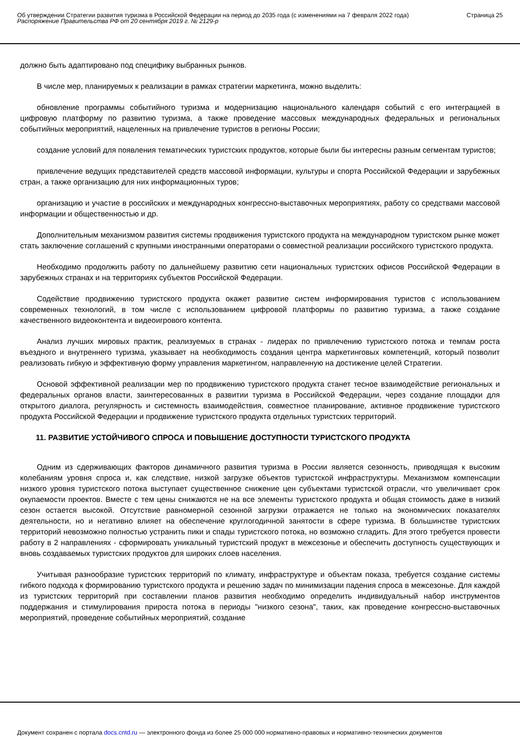Об утверждении Стратегии развития туризма в Российской Федерации на период до 2035 года (с изменениями на 7 февраля 2022 года)
Распоряжение Правительства РФ от 20 сентября 2019 г. № 2129-р
Страница 25
должно быть адаптировано под специфику выбранных рынков.
В числе мер, планируемых к реализации в рамках стратегии маркетинга, можно выделить:
обновление программы событийного туризма и модернизацию национального календаря событий с его интеграцией в цифровую платформу по развитию туризма, а также проведение массовых международных федеральных и региональных событийных мероприятий, нацеленных на привлечение туристов в регионы России;
создание условий для появления тематических туристских продуктов, которые были бы интересны разным сегментам туристов;
привлечение ведущих представителей средств массовой информации, культуры и спорта Российской Федерации и зарубежных стран, а также организацию для них информационных туров;
организацию и участие в российских и международных конгрессно-выставочных мероприятиях, работу со средствами массовой информации и общественностью и др.
Дополнительным механизмом развития системы продвижения туристского продукта на международном туристском рынке может стать заключение соглашений с крупными иностранными операторами о совместной реализации российского туристского продукта.
Необходимо продолжить работу по дальнейшему развитию сети национальных туристских офисов Российской Федерации в зарубежных странах и на территориях субъектов Российской Федерации.
Содействие продвижению туристского продукта окажет развитие систем информирования туристов с использованием современных технологий, в том числе с использованием цифровой платформы по развитию туризма, а также создание качественного видеоконтента и видеоигрового контента.
Анализ лучших мировых практик, реализуемых в странах - лидерах по привлечению туристского потока и темпам роста въездного и внутреннего туризма, указывает на необходимость создания центра маркетинговых компетенций, который позволит реализовать гибкую и эффективную форму управления маркетингом, направленную на достижение целей Стратегии.
Основой эффективной реализации мер по продвижению туристского продукта станет тесное взаимодействие региональных и федеральных органов власти, заинтересованных в развитии туризма в Российской Федерации, через создание площадки для открытого диалога, регулярность и системность взаимодействия, совместное планирование, активное продвижение туристского продукта Российской Федерации и продвижение туристского продукта отдельных туристских территорий.
11. РАЗВИТИЕ УСТОЙЧИВОГО СПРОСА И ПОВЫШЕНИЕ ДОСТУПНОСТИ ТУРИСТСКОГО ПРОДУКТА
Одним из сдерживающих факторов динамичного развития туризма в России является сезонность, приводящая к высоким колебаниям уровня спроса и, как следствие, низкой загрузке объектов туристской инфраструктуры. Механизмом компенсации низкого уровня туристского потока выступает существенное снижение цен субъектами туристской отрасли, что увеличивает срок окупаемости проектов. Вместе с тем цены снижаются не на все элементы туристского продукта и общая стоимость даже в низкий сезон остается высокой. Отсутствие равномерной сезонной загрузки отражается не только на экономических показателях деятельности, но и негативно влияет на обеспечение круглогодичной занятости в сфере туризма. В большинстве туристских территорий невозможно полностью устранить пики и спады туристского потока, но возможно сгладить. Для этого требуется провести работу в 2 направлениях - сформировать уникальный туристский продукт в межсезонье и обеспечить доступность существующих и вновь создаваемых туристских продуктов для широких слоев населения.
Учитывая разнообразие туристских территорий по климату, инфраструктуре и объектам показа, требуется создание системы гибкого подхода к формированию туристского продукта и решению задач по минимизации падения спроса в межсезонье. Для каждой из туристских территорий при составлении планов развития необходимо определить индивидуальный набор инструментов поддержания и стимулирования прироста потока в периоды "низкого сезона", таких, как проведение конгрессно-выставочных мероприятий, проведение событийных мероприятий, создание
Документ сохранен с портала docs.cntd.ru — электронного фонда из более 25 000 000 нормативно-правовых и нормативно-технических документов